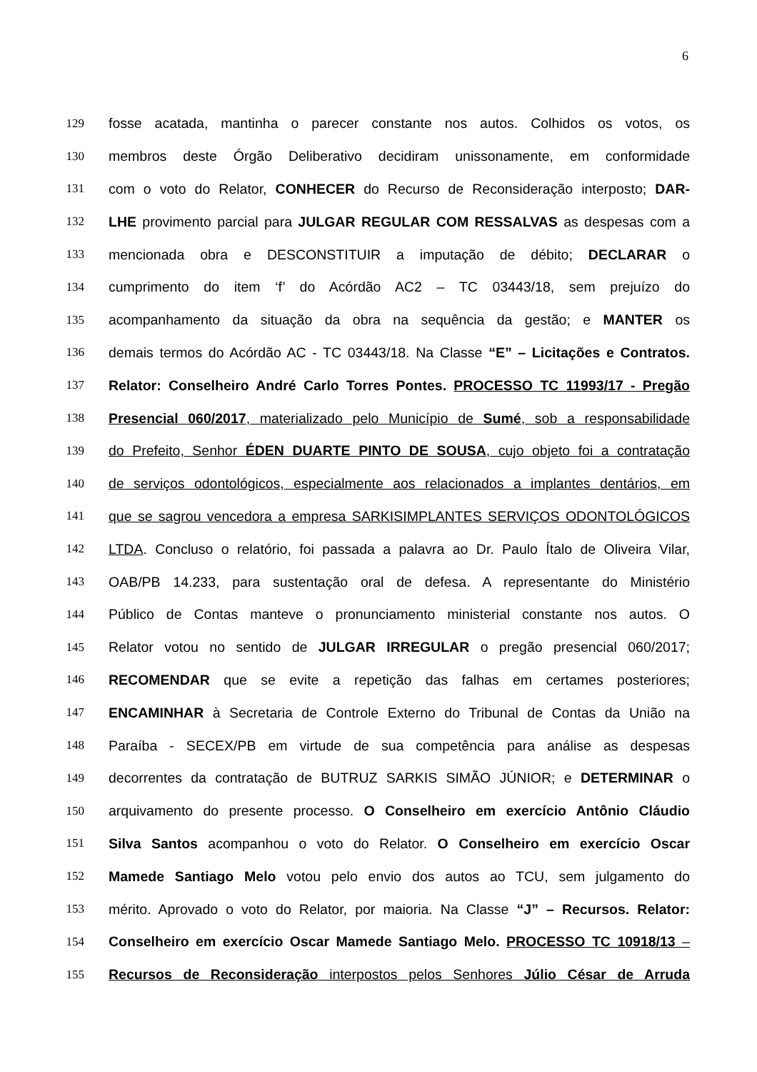6
129 fosse acatada, mantinha o parecer constante nos autos. Colhidos os votos, os
130 membros deste Órgão Deliberativo decidiram unissonamente, em conformidade
131 com o voto do Relator, CONHECER do Recurso de Reconsideração interposto; DAR-
132 LHE provimento parcial para JULGAR REGULAR COM RESSALVAS as despesas com a
133 mencionada obra e DESCONSTITUIR a imputação de débito; DECLARAR o
134 cumprimento do item ‘f’ do Acórdão AC2 – TC 03443/18, sem prejuízo do
135 acompanhamento da situação da obra na sequência da gestão; e MANTER os
136 demais termos do Acórdão AC - TC 03443/18. Na Classe “E” – Licitações e Contratos.
137 Relator: Conselheiro André Carlo Torres Pontes. PROCESSO TC 11993/17 - Pregão
138 Presencial 060/2017, materializado pelo Município de Sumé, sob a responsabilidade
139 do Prefeito, Senhor ÉDEN DUARTE PINTO DE SOUSA, cujo objeto foi a contratação
140 de serviços odontológicos, especialmente aos relacionados a implantes dentários, em
141 que se sagrou vencedora a empresa SARKISIMPLANTES SERVIÇOS ODONTOLÓGICOS
142 LTDA. Concluso o relatório, foi passada a palavra ao Dr. Paulo Ítalo de Oliveira Vilar,
143 OAB/PB 14.233, para sustentação oral de defesa. A representante do Ministério
144 Público de Contas manteve o pronunciamento ministerial constante nos autos. O
145 Relator votou no sentido de JULGAR IRREGULAR o pregão presencial 060/2017;
146 RECOMENDAR que se evite a repetição das falhas em certames posteriores;
147 ENCAMINHAR à Secretaria de Controle Externo do Tribunal de Contas da União na
148 Paraíba - SECEX/PB em virtude de sua competência para análise as despesas
149 decorrentes da contratação de BUTRUZ SARKIS SIMÃO JÚNIOR; e DETERMINAR o
150 arquivamento do presente processo. O Conselheiro em exercício Antônio Cláudio
151 Silva Santos acompanhou o voto do Relator. O Conselheiro em exercício Oscar
152 Mamede Santiago Melo votou pelo envio dos autos ao TCU, sem julgamento do
153 mérito. Aprovado o voto do Relator, por maioria. Na Classe “J” – Recursos. Relator:
154 Conselheiro em exercício Oscar Mamede Santiago Melo. PROCESSO TC 10918/13 –
155 Recursos de Reconsideração interpostos pelos Senhores Júlio César de Arruda